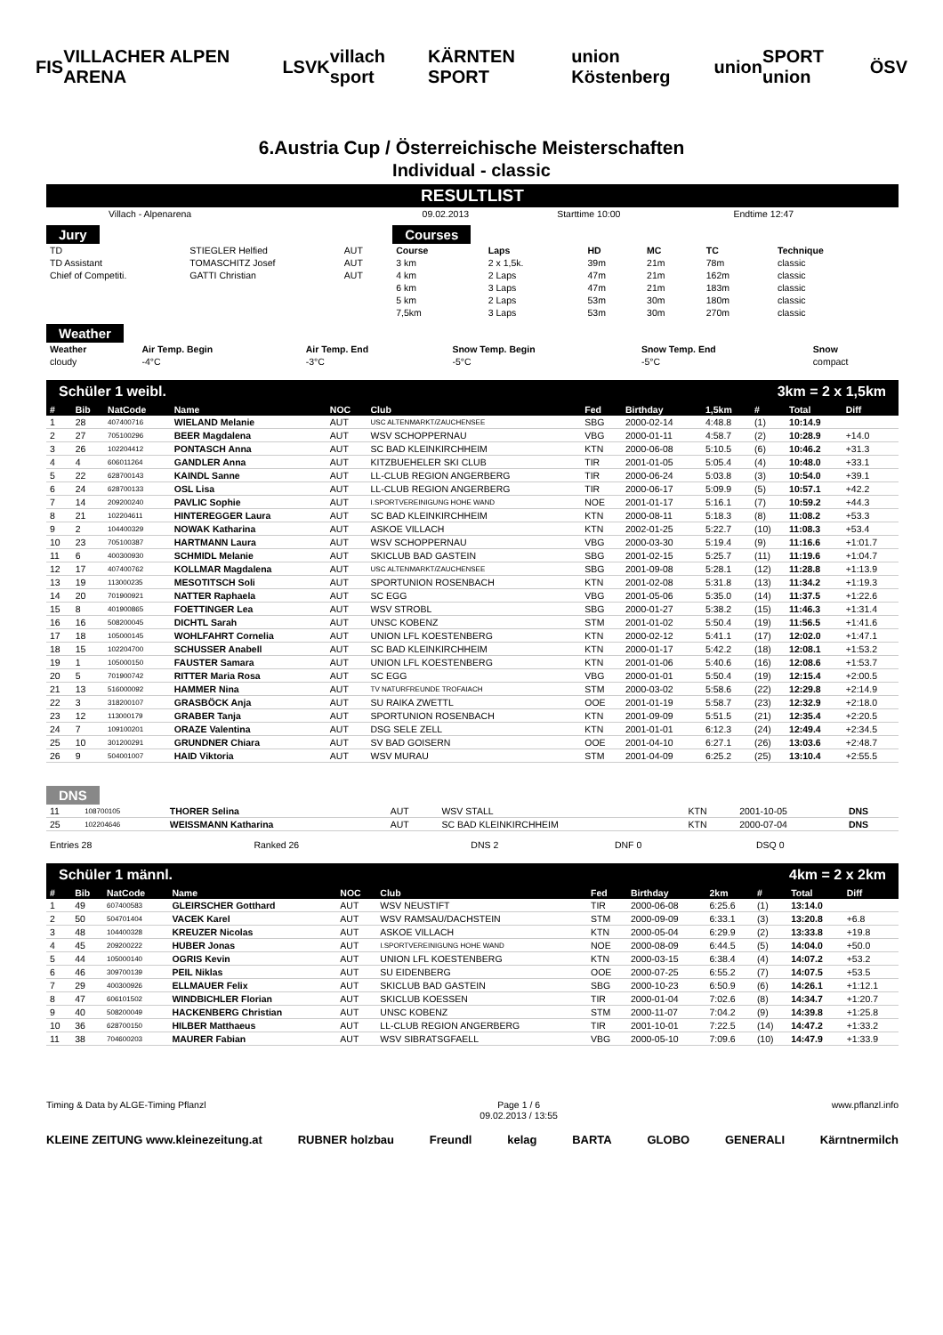FIS VILLACHER ALPEN ARENA LSVK villach sport KÄRNTEN SPORT union Köstenberg union SPORT union ÖSV
6.Austria Cup / Österreichische Meisterschaften
Individual - classic
RESULTLIST
| Villach - Alpenarena | 09.02.2013 | Starttime 10:00 | Endtime 12:47 |
Jury
| TD | STIEGLER Helfied | AUT |
| TD Assistant | TOMASCHITZ Josef | AUT |
| Chief of Competiti. | GATTI Christian | AUT |
Courses
| Course | Laps | HD | MC | TC | Technique |
| --- | --- | --- | --- | --- | --- |
| 3 km | 2 x 1,5k. | 39m | 21m | 78m | classic |
| 4 km | 2 Laps | 47m | 21m | 162m | classic |
| 6 km | 3 Laps | 47m | 21m | 183m | classic |
| 5 km | 2 Laps | 53m | 30m | 180m | classic |
| 7,5km | 3 Laps | 53m | 30m | 270m | classic |
Weather
| Weather | Air Temp. Begin | Air Temp. End | Snow Temp. Begin | Snow Temp. End | Snow |
| --- | --- | --- | --- | --- | --- |
| cloudy | -4°C | -3°C | -5°C | -5°C | compact |
Schüler 1 weibl. 3km = 2 x 1,5km
| # | Bib | NatCode | Name | NOC | Club | Fed | Birthday | 1,5km | # | Total | Diff |
| --- | --- | --- | --- | --- | --- | --- | --- | --- | --- | --- | --- |
| 1 | 28 | 407400716 | WIELAND Melanie | AUT | USC ALTENMARKT/ZAUCHENSEE | SBG | 2000-02-14 | 4:48.8 | (1) | 10:14.9 | |
| 2 | 27 | 705100296 | BEER Magdalena | AUT | WSV SCHOPPERNAU | VBG | 2000-01-11 | 4:58.7 | (2) | 10:28.9 | +14.0 |
| 3 | 26 | 102204412 | PONTASCH Anna | AUT | SC BAD KLEINKIRCHHEIM | KTN | 2000-06-08 | 5:10.5 | (6) | 10:46.2 | +31.3 |
| 4 | 4 | 606011264 | GANDLER Anna | AUT | KITZBUEHELER SKI CLUB | TIR | 2001-01-05 | 5:05.4 | (4) | 10:48.0 | +33.1 |
| 5 | 22 | 628700143 | KAINDL Sanne | AUT | LL-CLUB REGION ANGERBERG | TIR | 2000-06-24 | 5:03.8 | (3) | 10:54.0 | +39.1 |
| 6 | 24 | 628700133 | OSL Lisa | AUT | LL-CLUB REGION ANGERBERG | TIR | 2000-06-17 | 5:09.9 | (5) | 10:57.1 | +42.2 |
| 7 | 14 | 209200240 | PAVLIC Sophie | AUT | I.SPORTVEREINIGUNG HOHE WAND | NOE | 2001-01-17 | 5:16.1 | (7) | 10:59.2 | +44.3 |
| 8 | 21 | 102204611 | HINTEREGGER Laura | AUT | SC BAD KLEINKIRCHHEIM | KTN | 2000-08-11 | 5:18.3 | (8) | 11:08.2 | +53.3 |
| 9 | 2 | 104400329 | NOWAK Katharina | AUT | ASKOE VILLACH | KTN | 2002-01-25 | 5:22.7 | (10) | 11:08.3 | +53.4 |
| 10 | 23 | 705100387 | HARTMANN Laura | AUT | WSV SCHOPPERNAU | VBG | 2000-03-30 | 5:19.4 | (9) | 11:16.6 | +1:01.7 |
| 11 | 6 | 400300930 | SCHMIDL Melanie | AUT | SKICLUB BAD GASTEIN | SBG | 2001-02-15 | 5:25.7 | (11) | 11:19.6 | +1:04.7 |
| 12 | 17 | 407400762 | KOLLMAR Magdalena | AUT | USC ALTENMARKT/ZAUCHENSEE | SBG | 2001-09-08 | 5:28.1 | (12) | 11:28.8 | +1:13.9 |
| 13 | 19 | 113000235 | MESOTITSCH Soli | AUT | SPORTUNION ROSENBACH | KTN | 2001-02-08 | 5:31.8 | (13) | 11:34.2 | +1:19.3 |
| 14 | 20 | 701900921 | NATTER Raphaela | AUT | SC EGG | VBG | 2001-05-06 | 5:35.0 | (14) | 11:37.5 | +1:22.6 |
| 15 | 8 | 401900865 | FOETTINGER Lea | AUT | WSV STROBL | SBG | 2000-01-27 | 5:38.2 | (15) | 11:46.3 | +1:31.4 |
| 16 | 16 | 508200045 | DICHTL Sarah | AUT | UNSC KOBENZ | STM | 2001-01-02 | 5:50.4 | (19) | 11:56.5 | +1:41.6 |
| 17 | 18 | 105000145 | WOHLFAHRT Cornelia | AUT | UNION LFL KOESTENBERG | KTN | 2000-02-12 | 5:41.1 | (17) | 12:02.0 | +1:47.1 |
| 18 | 15 | 102204700 | SCHUSSER Anabell | AUT | SC BAD KLEINKIRCHHEIM | KTN | 2000-01-17 | 5:42.2 | (18) | 12:08.1 | +1:53.2 |
| 19 | 1 | 105000150 | FAUSTER Samara | AUT | UNION LFL KOESTENBERG | KTN | 2001-01-06 | 5:40.6 | (16) | 12:08.6 | +1:53.7 |
| 20 | 5 | 701900742 | RITTER Maria Rosa | AUT | SC EGG | VBG | 2000-01-01 | 5:50.4 | (19) | 12:15.4 | +2:00.5 |
| 21 | 13 | 516000092 | HAMMER Nina | AUT | TV NATURFREUNDE TROFAIACH | STM | 2000-03-02 | 5:58.6 | (22) | 12:29.8 | +2:14.9 |
| 22 | 3 | 318200107 | GRASBÖCK Anja | AUT | SU RAIKA ZWETTL | OOE | 2001-01-19 | 5:58.7 | (23) | 12:32.9 | +2:18.0 |
| 23 | 12 | 113000179 | GRABER Tanja | AUT | SPORTUNION ROSENBACH | KTN | 2001-09-09 | 5:51.5 | (21) | 12:35.4 | +2:20.5 |
| 24 | 7 | 109100201 | ORAZE Valentina | AUT | DSG SELE ZELL | KTN | 2001-01-01 | 6:12.3 | (24) | 12:49.4 | +2:34.5 |
| 25 | 10 | 301200291 | GRUNDNER Chiara | AUT | SV BAD GOISERN | OOE | 2001-04-10 | 6:27.1 | (26) | 13:03.6 | +2:48.7 |
| 26 | 9 | 504001007 | HAID Viktoria | AUT | WSV MURAU | STM | 2001-04-09 | 6:25.2 | (25) | 13:10.4 | +2:55.5 |
DNS
| 11 | 108700105 | THORER Selina | AUT | WSV STALL | KTN | 2001-10-05 | DNS |
| 25 | 102204646 | WEISSMANN Katharina | AUT | SC BAD KLEINKIRCHHEIM | KTN | 2000-07-04 | DNS |
| Entries 28 | Ranked 26 | DNS 2 | DNF 0 | DSQ 0 |
Schüler 1 männl. 4km = 2 x 2km
| # | Bib | NatCode | Name | NOC | Club | Fed | Birthday | 2km | # | Total | Diff |
| --- | --- | --- | --- | --- | --- | --- | --- | --- | --- | --- | --- |
| 1 | 49 | 607400583 | GLEIRSCHER Gotthard | AUT | WSV NEUSTIFT | TIR | 2000-06-08 | 6:25.6 | (1) | 13:14.0 | |
| 2 | 50 | 504701404 | VACEK Karel | AUT | WSV RAMSAU/DACHSTEIN | STM | 2000-09-09 | 6:33.1 | (3) | 13:20.8 | +6.8 |
| 3 | 48 | 104400328 | KREUZER Nicolas | AUT | ASKOE VILLACH | KTN | 2000-05-04 | 6:29.9 | (2) | 13:33.8 | +19.8 |
| 4 | 45 | 209200222 | HUBER Jonas | AUT | I.SPORTVEREINIGUNG HOHE WAND | NOE | 2000-08-09 | 6:44.5 | (5) | 14:04.0 | +50.0 |
| 5 | 44 | 105000140 | OGRIS Kevin | AUT | UNION LFL KOESTENBERG | KTN | 2000-03-15 | 6:38.4 | (4) | 14:07.2 | +53.2 |
| 6 | 46 | 309700139 | PEIL Niklas | AUT | SU EIDENBERG | OOE | 2000-07-25 | 6:55.2 | (7) | 14:07.5 | +53.5 |
| 7 | 29 | 400300926 | ELLMAUER Felix | AUT | SKICLUB BAD GASTEIN | SBG | 2000-10-23 | 6:50.9 | (6) | 14:26.1 | +1:12.1 |
| 8 | 47 | 606101502 | WINDBICHLER Florian | AUT | SKICLUB KOESSEN | TIR | 2000-01-04 | 7:02.6 | (8) | 14:34.7 | +1:20.7 |
| 9 | 40 | 508200049 | HACKENBERG Christian | AUT | UNSC KOBENZ | STM | 2000-11-07 | 7:04.2 | (9) | 14:39.8 | +1:25.8 |
| 10 | 36 | 628700150 | HILBER Matthaeus | AUT | LL-CLUB REGION ANGERBERG | TIR | 2001-10-01 | 7:22.5 | (14) | 14:47.2 | +1:33.2 |
| 11 | 38 | 704600203 | MAURER Fabian | AUT | WSV SIBRATSGFAELL | VBG | 2000-05-10 | 7:09.6 | (10) | 14:47.9 | +1:33.9 |
Timing & Data by ALGE-Timing Pflanzl Page 1 / 6
09.02.2013 / 13:55 www.pflanzl.info
KLEINE ZEITUNG www.kleinezeitung.at RUBNER holzbau Freundl kelag BARTA GLOBO GENERALI Kärntnermilch